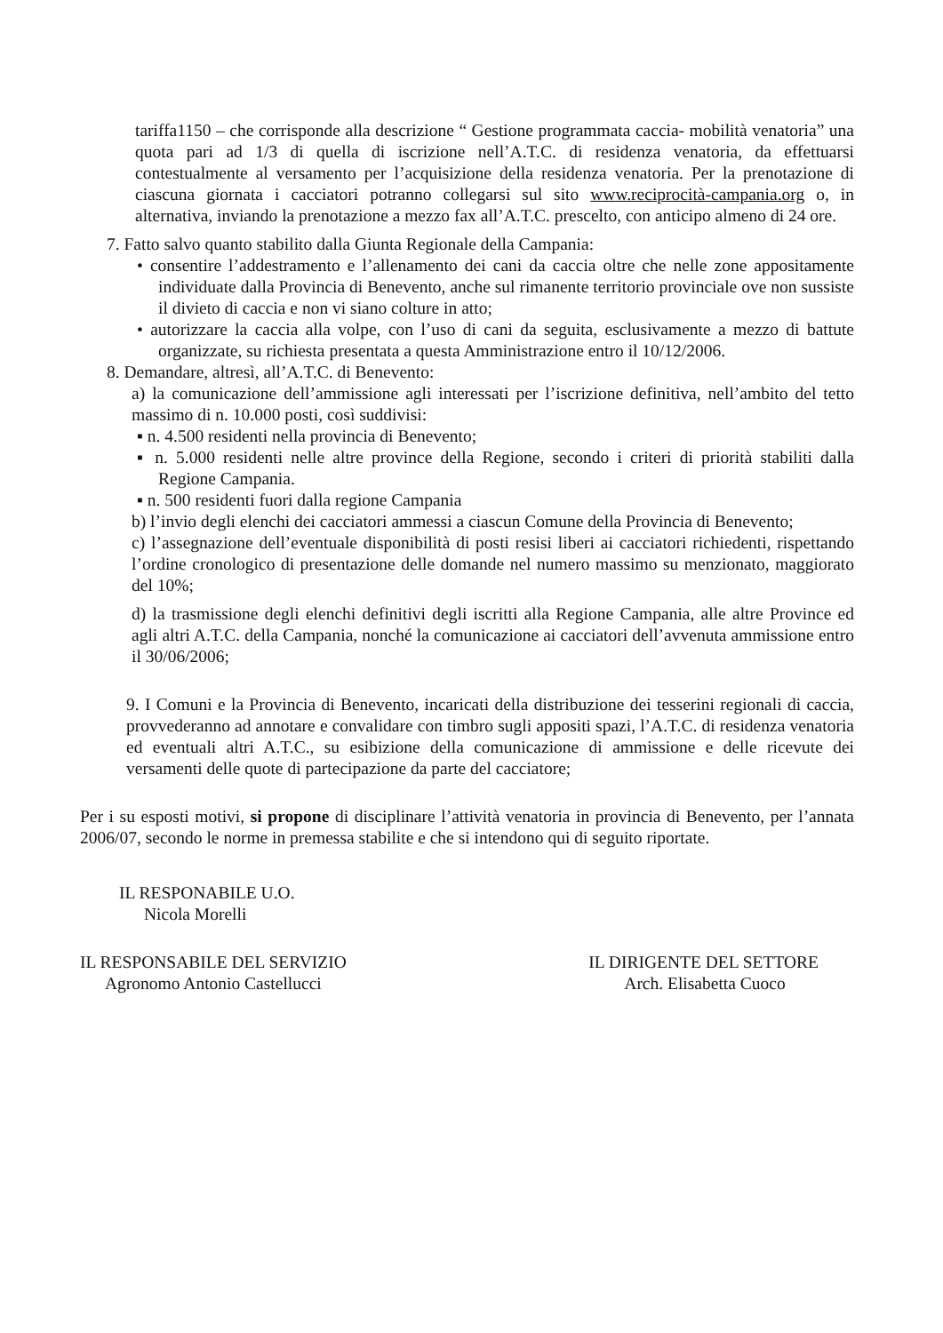tariffa1150 – che corrisponde alla descrizione “ Gestione programmata caccia- mobilità venatoria” una quota pari ad 1/3 di quella di iscrizione nell’A.T.C. di residenza venatoria, da effettuarsi contestualmente al versamento per l’acquisizione della residenza venatoria. Per la prenotazione di ciascuna giornata i cacciatori potranno collegarsi sul sito www.reciprocità-campania.org o, in alternativa, inviando la prenotazione a mezzo fax all’A.T.C. prescelto, con anticipo almeno di 24 ore.
7. Fatto salvo quanto stabilito dalla Giunta Regionale della Campania:
• consentire l’addestramento e l’allenamento dei cani da caccia oltre che nelle zone appositamente individuate dalla Provincia di Benevento, anche sul rimanente territorio provinciale ove non sussiste il divieto di caccia e non vi siano colture in atto;
• autorizzare la caccia alla volpe, con l’uso di cani da seguita, esclusivamente a mezzo di battute organizzate, su richiesta presentata a questa Amministrazione entro il 10/12/2006.
8. Demandare, altresì, all’A.T.C. di Benevento:
a) la comunicazione dell’ammissione agli interessati per l’iscrizione definitiva, nell’ambito del tetto massimo di n. 10.000 posti, così suddivisi:
▪ n. 4.500 residenti nella provincia di Benevento;
▪ n. 5.000 residenti nelle altre province della Regione, secondo i criteri di priorità stabiliti dalla Regione Campania.
▪ n. 500 residenti fuori dalla regione Campania
b) l’invio degli elenchi dei cacciatori ammessi a ciascun Comune della Provincia di Benevento;
c) l’assegnazione dell’eventuale disponibilità di posti resisi liberi ai cacciatori richiedenti, rispettando l’ordine cronologico di presentazione delle domande nel numero massimo su menzionato, maggiorato del 10%;
d) la trasmissione degli elenchi definitivi degli iscritti alla Regione Campania, alle altre Province ed agli altri A.T.C. della Campania, nonché la comunicazione ai cacciatori dell’avvenuta ammissione entro il 30/06/2006;
9. I Comuni e la Provincia di Benevento, incaricati della distribuzione dei tesserini regionali di caccia, provvederanno ad annotare e convalidare con timbro sugli appositi spazi, l’A.T.C. di residenza venatoria ed eventuali altri A.T.C., su esibizione della comunicazione di ammissione e delle ricevute dei versamenti delle quote di partecipazione da parte del cacciatore;
Per i su esposti motivi, si propone di disciplinare l’attività venatoria in provincia di Benevento, per l’annata 2006/07, secondo le norme in premessa stabilite e che si intendono qui di seguito riportate.
IL RESPONABILE U.O.
Nicola Morelli
IL RESPONSABILE DEL SERVIZIO
Agronomo Antonio Castellucci
IL DIRIGENTE DEL SETTORE
Arch. Elisabetta Cuoco